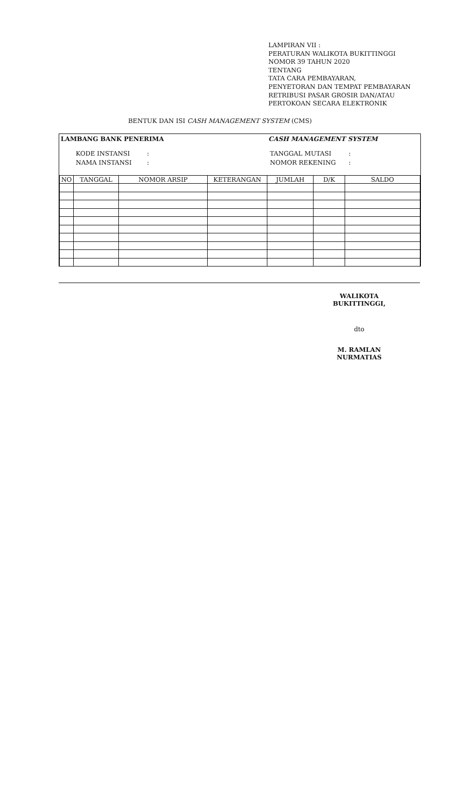LAMPIRAN VII :
PERATURAN WALIKOTA BUKITTINGGI
NOMOR 39 TAHUN 2020
TENTANG
TATA CARA PEMBAYARAN,
PENYETORAN DAN TEMPAT PEMBAYARAN
RETRIBUSI PASAR GROSIR DAN/ATAU
PERTOKOAN SECARA ELEKTRONIK
BENTUK DAN ISI CASH MANAGEMENT SYSTEM (CMS)
LAMBANG BANK PENERIMA CASH MANAGEMENT SYSTEM
| KODE INSTANSI | : |
| NAMA INSTANSI | : |
| TANGGAL MUTASI | : |
| NOMOR REKENING | : |
| NO | TANGGAL | NOMOR ARSIP | KETERANGAN | JUMLAH | D/K | SALDO |
| --- | --- | --- | --- | --- | --- | --- |
WALIKOTA BUKITTINGGI,
dto
M. RAMLAN NURMATIAS